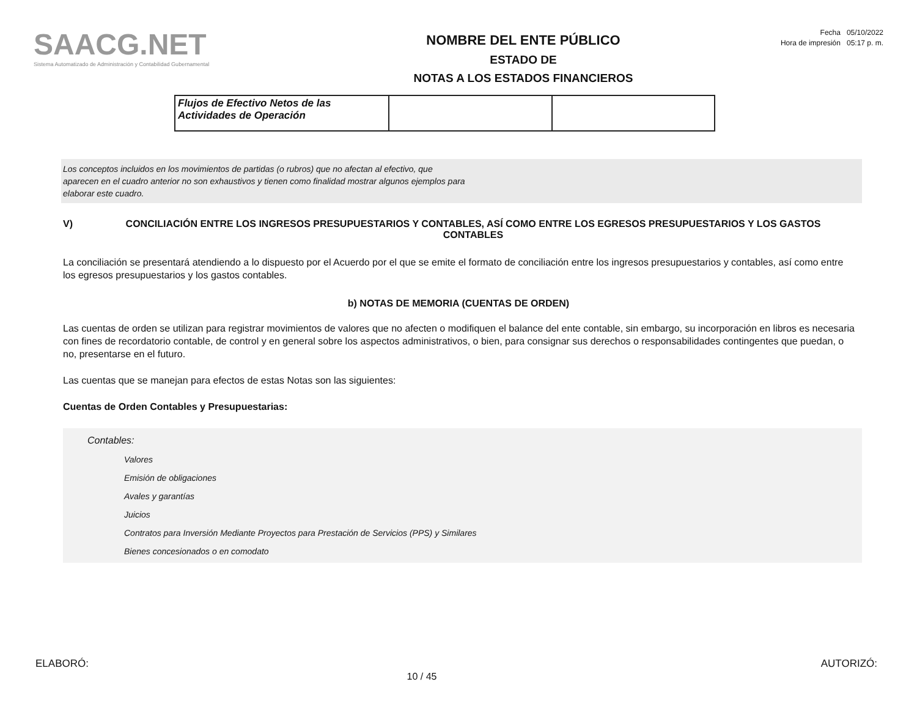SAACG.NET
Sistema Automatizado de Administración y Contabilidad Gubernamental
NOMBRE DEL ENTE PÚBLICO
ESTADO DE
NOTAS A LOS ESTADOS FINANCIEROS
Fecha 05/10/2022
Hora de impresión 05:17 p. m.
| Flujos de Efectivo Netos de las Actividades de Operación | | |
Los conceptos incluidos en los movimientos de partidas (o rubros) que no afectan al efectivo, que
aparecen en el cuadro anterior no son exhaustivos y tienen como finalidad mostrar algunos ejemplos para
elaborar este cuadro.
V) CONCILIACIÓN ENTRE LOS INGRESOS PRESUPUESTARIOS Y CONTABLES, ASÍ COMO ENTRE LOS EGRESOS PRESUPUESTARIOS Y LOS GASTOS CONTABLES
La conciliación se presentará atendiendo a lo dispuesto por el Acuerdo por el que se emite el formato de conciliación entre los ingresos presupuestarios y contables, así como entre los egresos presupuestarios y los gastos contables.
b) NOTAS DE MEMORIA (CUENTAS DE ORDEN)
Las cuentas de orden se utilizan para registrar movimientos de valores que no afecten o modifiquen el balance del ente contable, sin embargo, su incorporación en libros es necesaria con fines de recordatorio contable, de control y en general sobre los aspectos administrativos, o bien, para consignar sus derechos o responsabilidades contingentes que puedan, o no, presentarse en el futuro.
Las cuentas que se manejan para efectos de estas Notas son las siguientes:
Cuentas de Orden Contables y Presupuestarias:
Contables:
Valores
Emisión de obligaciones
Avales y garantías
Juicios
Contratos para Inversión Mediante Proyectos para Prestación de Servicios (PPS) y Similares
Bienes concesionados o en comodato
ELABORÓ: AUTORIZÓ:
10 / 45